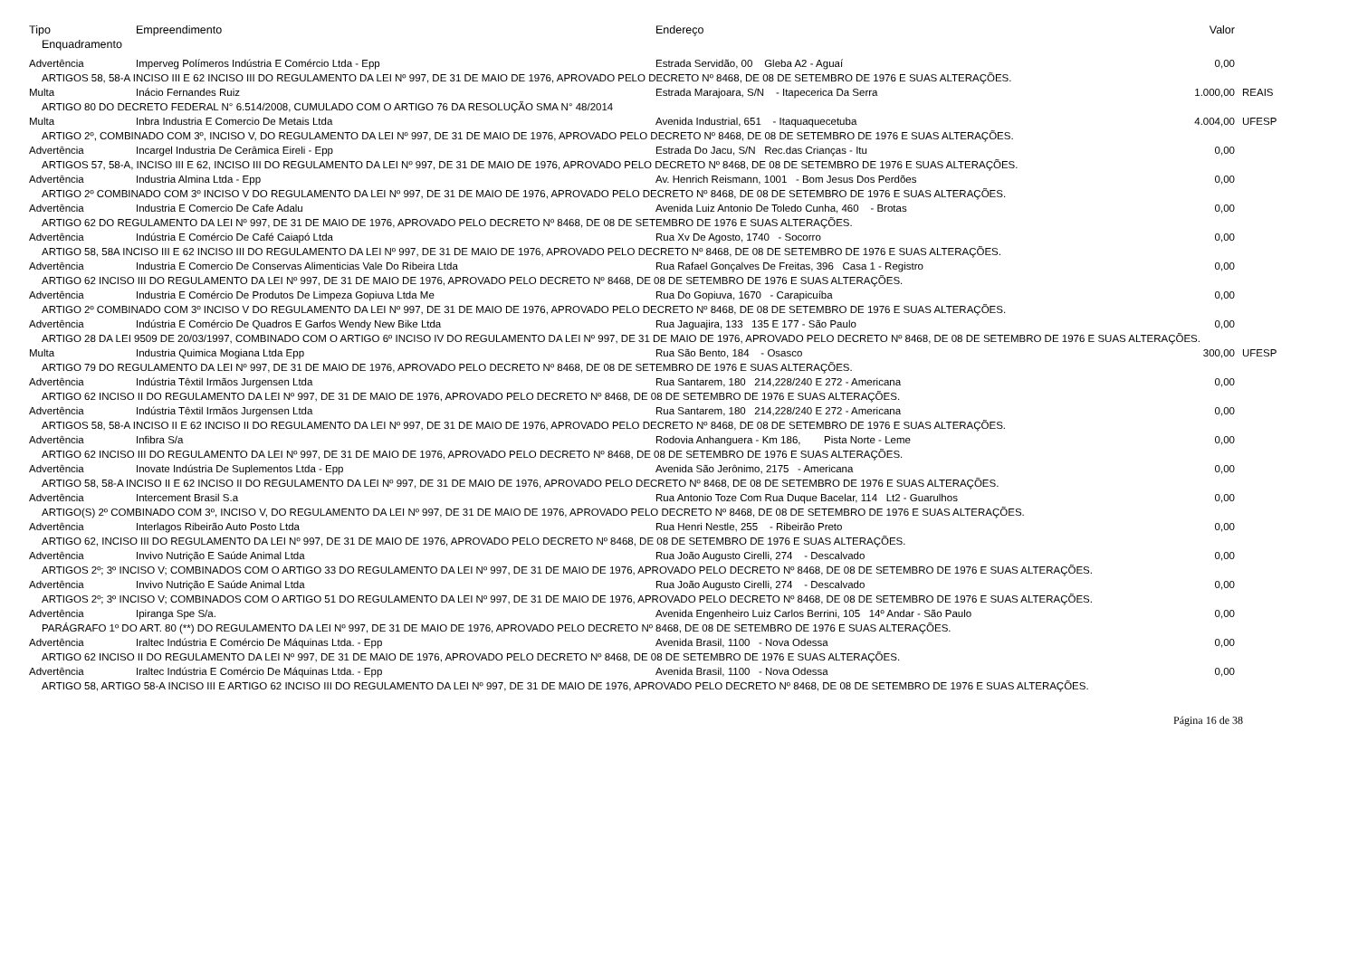| Tipo | Empreendimento | Endereço | Valor | |
| --- | --- | --- | --- | --- |
| Enquadramento | | | | |
| Advertência | Imperveg Polímeros Indústria E Comércio Ltda - Epp | Estrada Servidão, 00 Gleba A2 - Aguaí | 0,00 | |
| ARTIGOS 58, 58-A INCISO III E 62 INCISO III DO REGULAMENTO DA LEI Nº 997, DE 31 DE MAIO DE 1976, APROVADO PELO DECRETO Nº 8468, DE 08 DE SETEMBRO DE 1976 E SUAS ALTERAÇÕES. | | | | |
| Multa | Inácio Fernandes Ruiz | Estrada Marajoara, S/N - Itapecerica Da Serra | 1.000,00 | REAIS |
| ARTIGO 80 DO DECRETO FEDERAL N° 6.514/2008, CUMULADO COM O ARTIGO 76 DA RESOLUÇÃO SMA N° 48/2014 | | | | |
| Multa | Inbra Industria E Comercio De Metais Ltda | Avenida Industrial, 651 - Itaquaquecetuba | 4.004,00 | UFESP |
| ARTIGO 2º, COMBINADO COM 3º, INCISO V, DO REGULAMENTO DA LEI Nº 997, DE 31 DE MAIO DE 1976, APROVADO PELO DECRETO Nº 8468, DE 08 DE SETEMBRO DE 1976 E SUAS ALTERAÇÕES. | | | | |
| Advertência | Incargel Industria De Cerâmica Eireli - Epp | Estrada Do Jacu, S/N Rec.das Crianças - Itu | 0,00 | |
| ARTIGOS 57, 58-A, INCISO III E 62, INCISO III DO REGULAMENTO DA LEI Nº 997, DE 31 DE MAIO DE 1976, APROVADO PELO DECRETO Nº 8468, DE 08 DE SETEMBRO DE 1976 E SUAS ALTERAÇÕES. | | | | |
| Advertência | Industria Almina Ltda - Epp | Av. Henrich Reismann, 1001 - Bom Jesus Dos Perdões | 0,00 | |
| ARTIGO 2º COMBINADO COM 3º INCISO V DO REGULAMENTO DA LEI Nº 997, DE 31 DE MAIO DE 1976, APROVADO PELO DECRETO Nº 8468, DE 08 DE SETEMBRO DE 1976 E SUAS ALTERAÇÕES. | | | | |
| Advertência | Industria E Comercio De Cafe Adalu | Avenida Luiz Antonio De Toledo Cunha, 460 - Brotas | 0,00 | |
| ARTIGO 62 DO REGULAMENTO DA LEI Nº 997, DE 31 DE MAIO DE 1976, APROVADO PELO DECRETO Nº 8468, DE 08 DE SETEMBRO DE 1976 E SUAS ALTERAÇÕES. | | | | |
| Advertência | Indústria E Comércio De Café Caiapó Ltda | Rua Xv De Agosto, 1740 - Socorro | 0,00 | |
| ARTIGO 58, 58A INCISO III E 62 INCISO III DO REGULAMENTO DA LEI Nº 997, DE 31 DE MAIO DE 1976, APROVADO PELO DECRETO Nº 8468, DE 08 DE SETEMBRO DE 1976 E SUAS ALTERAÇÕES. | | | | |
| Advertência | Industria E Comercio De Conservas Alimenticias Vale Do Ribeira Ltda | Rua Rafael Gonçalves De Freitas, 396 Casa 1 - Registro | 0,00 | |
| ARTIGO 62 INCISO III DO REGULAMENTO DA LEI Nº 997, DE 31 DE MAIO DE 1976, APROVADO PELO DECRETO Nº 8468, DE 08 DE SETEMBRO DE 1976 E SUAS ALTERAÇÕES. | | | | |
| Advertência | Industria E Comércio De Produtos De Limpeza Gopiuva Ltda Me | Rua Do Gopiuva, 1670 - Carapicuíba | 0,00 | |
| ARTIGO 2º COMBINADO COM 3º INCISO V DO REGULAMENTO DA LEI Nº 997, DE 31 DE MAIO DE 1976, APROVADO PELO DECRETO Nº 8468, DE 08 DE SETEMBRO DE 1976 E SUAS ALTERAÇÕES. | | | | |
| Advertência | Indústria E Comércio De Quadros E Garfos Wendy New Bike Ltda | Rua Jaguajira, 133 135 E 177 - São Paulo | 0,00 | |
| ARTIGO 28 DA LEI 9509 DE 20/03/1997, COMBINADO COM O ARTIGO 6º INCISO IV DO REGULAMENTO DA LEI Nº 997, DE 31 DE MAIO DE 1976, APROVADO PELO DECRETO Nº 8468, DE 08 DE SETEMBRO DE 1976 E SUAS ALTERAÇÕES. | | | | |
| Multa | Industria Quimica Mogiana Ltda Epp | Rua São Bento, 184 - Osasco | 300,00 | UFESP |
| ARTIGO 79 DO REGULAMENTO DA LEI Nº 997, DE 31 DE MAIO DE 1976, APROVADO PELO DECRETO Nº 8468, DE 08 DE SETEMBRO DE 1976 E SUAS ALTERAÇÕES. | | | | |
| Advertência | Indústria Têxtil Irmãos Jurgensen Ltda | Rua Santarem, 180 214,228/240 E 272 - Americana | 0,00 | |
| ARTIGO 62 INCISO II DO REGULAMENTO DA LEI Nº 997, DE 31 DE MAIO DE 1976, APROVADO PELO DECRETO Nº 8468, DE 08 DE SETEMBRO DE 1976 E SUAS ALTERAÇÕES. | | | | |
| Advertência | Indústria Têxtil Irmãos Jurgensen Ltda | Rua Santarem, 180 214,228/240 E 272 - Americana | 0,00 | |
| ARTIGOS 58, 58-A INCISO II E 62 INCISO II DO REGULAMENTO DA LEI Nº 997, DE 31 DE MAIO DE 1976, APROVADO PELO DECRETO Nº 8468, DE 08 DE SETEMBRO DE 1976 E SUAS ALTERAÇÕES. | | | | |
| Advertência | Infibra S/a | Rodovia Anhanguera - Km 186, Pista Norte - Leme | 0,00 | |
| ARTIGO 62 INCISO III DO REGULAMENTO DA LEI Nº 997, DE 31 DE MAIO DE 1976, APROVADO PELO DECRETO Nº 8468, DE 08 DE SETEMBRO DE 1976 E SUAS ALTERAÇÕES. | | | | |
| Advertência | Inovate Indústria De Suplementos Ltda - Epp | Avenida São Jerônimo, 2175 - Americana | 0,00 | |
| ARTIGO 58, 58-A INCISO II E 62 INCISO II DO REGULAMENTO DA LEI Nº 997, DE 31 DE MAIO DE 1976, APROVADO PELO DECRETO Nº 8468, DE 08 DE SETEMBRO DE 1976 E SUAS ALTERAÇÕES. | | | | |
| Advertência | Intercement Brasil S.a | Rua Antonio Toze Com Rua Duque Bacelar, 114 Lt2 - Guarulhos | 0,00 | |
| ARTIGO(S) 2º COMBINADO COM 3º, INCISO V, DO REGULAMENTO DA LEI Nº 997, DE 31 DE MAIO DE 1976, APROVADO PELO DECRETO Nº 8468, DE 08 DE SETEMBRO DE 1976 E SUAS ALTERAÇÕES. | | | | |
| Advertência | Interlagos Ribeirão Auto Posto Ltda | Rua Henri Nestle, 255 - Ribeirão Preto | 0,00 | |
| ARTIGO 62, INCISO III DO REGULAMENTO DA LEI Nº 997, DE 31 DE MAIO DE 1976, APROVADO PELO DECRETO Nº 8468, DE 08 DE SETEMBRO DE 1976 E SUAS ALTERAÇÕES. | | | | |
| Advertência | Invivo Nutrição E Saúde Animal Ltda | Rua João Augusto Cirelli, 274 - Descalvado | 0,00 | |
| ARTIGOS 2º; 3º INCISO V; COMBINADOS COM O ARTIGO 33 DO REGULAMENTO DA LEI Nº 997, DE 31 DE MAIO DE 1976, APROVADO PELO DECRETO Nº 8468, DE 08 DE SETEMBRO DE 1976 E SUAS ALTERAÇÕES. | | | | |
| Advertência | Invivo Nutrição E Saúde Animal Ltda | Rua João Augusto Cirelli, 274 - Descalvado | 0,00 | |
| ARTIGOS 2º; 3º INCISO V; COMBINADOS COM O ARTIGO 51 DO REGULAMENTO DA LEI Nº 997, DE 31 DE MAIO DE 1976, APROVADO PELO DECRETO Nº 8468, DE 08 DE SETEMBRO DE 1976 E SUAS ALTERAÇÕES. | | | | |
| Advertência | Ipiranga Spe S/a. | Avenida Engenheiro Luiz Carlos Berrini, 105 14º Andar - São Paulo | 0,00 | |
| PARÁGRAFO 1º DO ART. 80 (**) DO REGULAMENTO DA LEI Nº 997, DE 31 DE MAIO DE 1976, APROVADO PELO DECRETO Nº 8468, DE 08 DE SETEMBRO DE 1976 E SUAS ALTERAÇÕES. | | | | |
| Advertência | Iraltec Indústria E Comércio De Máquinas Ltda. - Epp | Avenida Brasil, 1100 - Nova Odessa | 0,00 | |
| ARTIGO 62 INCISO II DO REGULAMENTO DA LEI Nº 997, DE 31 DE MAIO DE 1976, APROVADO PELO DECRETO Nº 8468, DE 08 DE SETEMBRO DE 1976 E SUAS ALTERAÇÕES. | | | | |
| Advertência | Iraltec Indústria E Comércio De Máquinas Ltda. - Epp | Avenida Brasil, 1100 - Nova Odessa | 0,00 | |
| ARTIGO 58, ARTIGO 58-A INCISO III E ARTIGO 62 INCISO III DO REGULAMENTO DA LEI Nº 997, DE 31 DE MAIO DE 1976, APROVADO PELO DECRETO Nº 8468, DE 08 DE SETEMBRO DE 1976 E SUAS ALTERAÇÕES. | | | | |
Página 16 de 38